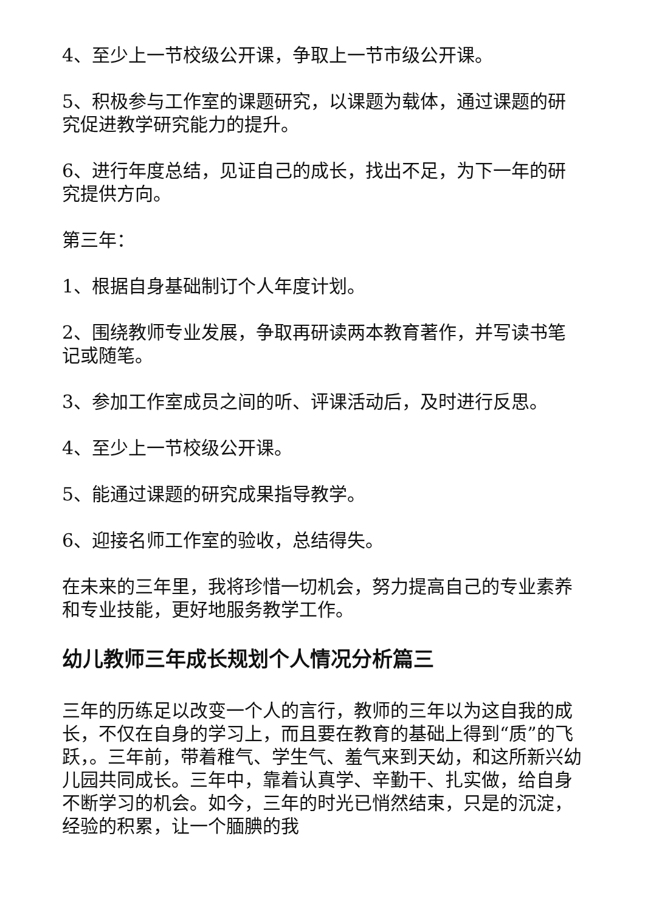4、至少上一节校级公开课，争取上一节市级公开课。
5、积极参与工作室的课题研究，以课题为载体，通过课题的研究促进教学研究能力的提升。
6、进行年度总结，见证自己的成长，找出不足，为下一年的研究提供方向。
第三年：
1、根据自身基础制订个人年度计划。
2、围绕教师专业发展，争取再研读两本教育著作，并写读书笔记或随笔。
3、参加工作室成员之间的听、评课活动后，及时进行反思。
4、至少上一节校级公开课。
5、能通过课题的研究成果指导教学。
6、迎接名师工作室的验收，总结得失。
在未来的三年里，我将珍惜一切机会，努力提高自己的专业素养和专业技能，更好地服务教学工作。
幼儿教师三年成长规划个人情况分析篇三
三年的历练足以改变一个人的言行，教师的三年以为这自我的成长，不仅在自身的学习上，而且要在教育的基础上得到“质”的飞跃，。三年前，带着稚气、学生气、羞气来到天幼，和这所新兴幼儿园共同成长。三年中，靠着认真学、辛勤干、扎实做，给自身不断学习的机会。如今，三年的时光已悄然结束，只是的沉淀，经验的积累，让一个腼腆的我